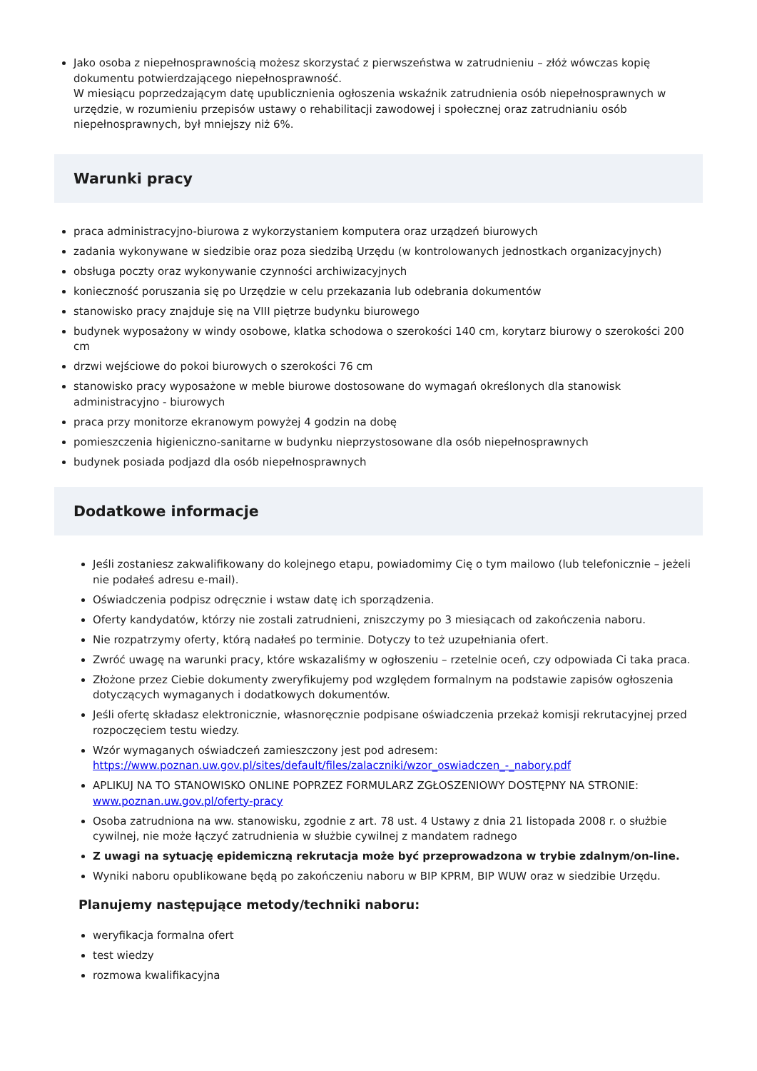Jako osoba z niepełnosprawnością możesz skorzystać z pierwszeństwa w zatrudnieniu – złóż wówczas kopię dokumentu potwierdzającego niepełnosprawność.
W miesiącu poprzedzającym datę upublicznienia ogłoszenia wskaźnik zatrudnienia osób niepełnosprawnych w urzędzie, w rozumieniu przepisów ustawy o rehabilitacji zawodowej i społecznej oraz zatrudnianiu osób niepełnosprawnych, był mniejszy niż 6%.
Warunki pracy
praca administracyjno-biurowa z wykorzystaniem komputera oraz urządzeń biurowych
zadania wykonywane w siedzibie oraz poza siedzibą Urzędu (w kontrolowanych jednostkach organizacyjnych)
obsługa poczty oraz wykonywanie czynności archiwizacyjnych
konieczność poruszania się po Urzędzie w celu przekazania lub odebrania dokumentów
stanowisko pracy znajduje się na VIII piętrze budynku biurowego
budynek wyposażony w windy osobowe, klatka schodowa o szerokości 140 cm, korytarz biurowy o szerokości 200 cm
drzwi wejściowe do pokoi biurowych o szerokości 76 cm
stanowisko pracy wyposażone w meble biurowe dostosowane do wymagań określonych dla stanowisk administracyjno - biurowych
praca przy monitorze ekranowym powyżej 4 godzin na dobę
pomieszczenia higieniczno-sanitarne w budynku nieprzystosowane dla osób niepełnosprawnych
budynek posiada podjazd dla osób niepełnosprawnych
Dodatkowe informacje
Jeśli zostaniesz zakwalifikowany do kolejnego etapu, powiadomimy Cię o tym mailowo (lub telefonicznie – jeżeli nie podałeś adresu e-mail).
Oświadczenia podpisz odręcznie i wstaw datę ich sporządzenia.
Oferty kandydatów, którzy nie zostali zatrudnieni, zniszczymy po 3 miesiącach od zakończenia naboru.
Nie rozpatrzymy oferty, którą nadałeś po terminie. Dotyczy to też uzupełniania ofert.
Zwróć uwagę na warunki pracy, które wskazaliśmy w ogłoszeniu – rzetelnie oceń, czy odpowiada Ci taka praca.
Złożone przez Ciebie dokumenty zweryfikujemy pod względem formalnym na podstawie zapisów ogłoszenia dotyczących wymaganych i dodatkowych dokumentów.
Jeśli ofertę składasz elektronicznie, własnoręcznie podpisane oświadczenia przekaż komisji rekrutacyjnej przed rozpoczęciem testu wiedzy.
Wzór wymaganych oświadczeń zamieszczony jest pod adresem: https://www.poznan.uw.gov.pl/sites/default/files/zalaczniki/wzor_oswiadczen_-_nabory.pdf
APLIKUJ NA TO STANOWISKO ONLINE POPRZEZ FORMULARZ ZGŁOSZENIOWY DOSTĘPNY NA STRONIE: www.poznan.uw.gov.pl/oferty-pracy
Osoba zatrudniona na ww. stanowisku, zgodnie z art. 78 ust. 4 Ustawy z dnia 21 listopada 2008 r. o służbie cywilnej, nie może łączyć zatrudnienia w służbie cywilnej z mandatem radnego
Z uwagi na sytuację epidemiczną rekrutacja może być przeprowadzona w trybie zdalnym/on-line.
Wyniki naboru opublikowane będą po zakończeniu naboru w BIP KPRM, BIP WUW oraz w siedzibie Urzędu.
Planujemy następujące metody/techniki naboru:
weryfikacja formalna ofert
test wiedzy
rozmowa kwalifikacyjna